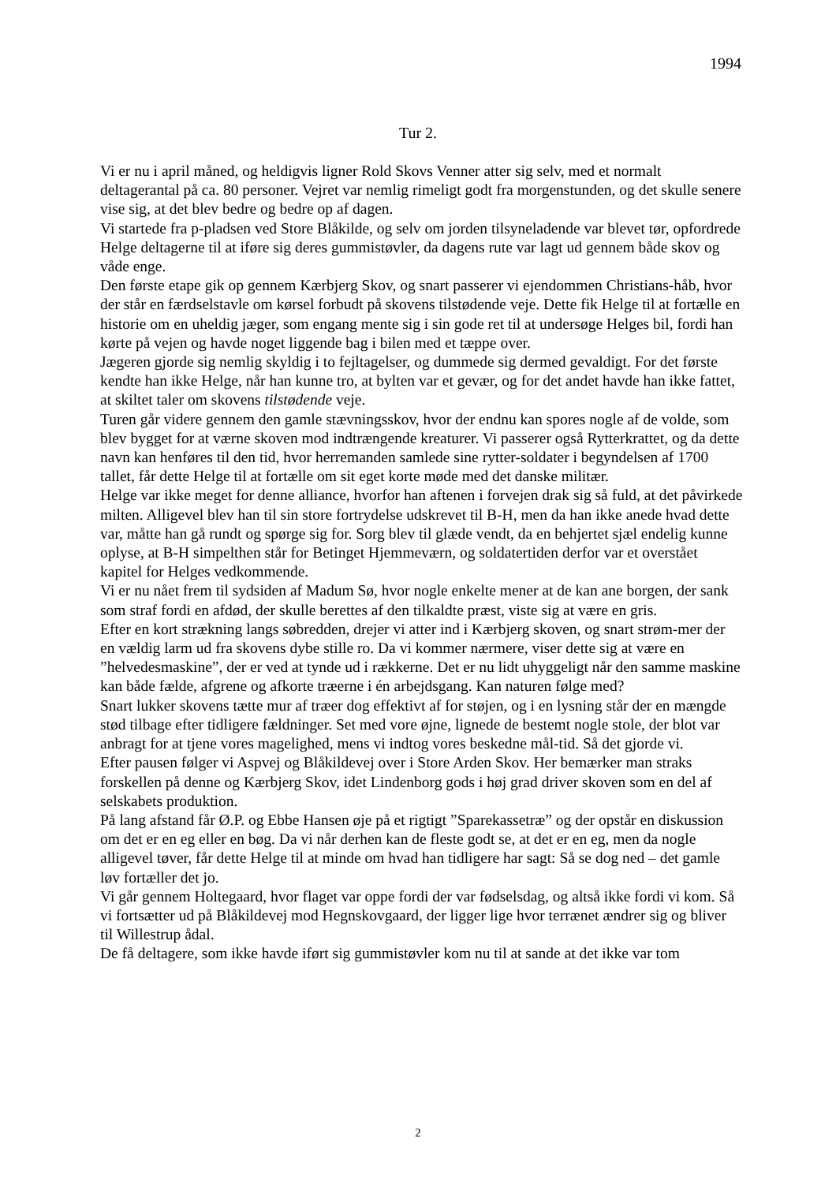1994
Tur 2.
Vi er nu i april måned, og heldigvis ligner Rold Skovs Venner atter sig selv, med et normalt deltagerantal på ca. 80 personer. Vejret var nemlig rimeligt godt fra morgenstunden, og det skulle senere vise sig, at det blev bedre og bedre op af dagen.
Vi startede fra p-pladsen ved Store Blåkilde, og selv om jorden tilsyneladende var blevet tør, opfordrede Helge deltagerne til at iføre sig deres gummistøvler, da dagens rute var lagt ud gennem både skov og våde enge.
Den første etape gik op gennem Kærbjerg Skov, og snart passerer vi ejendommen Christians-håb, hvor der står en færdselstavle om kørsel forbudt på skovens tilstødende veje. Dette fik Helge til at fortælle en historie om en uheldig jæger, som engang mente sig i sin gode ret til at undersøge Helges bil, fordi han kørte på vejen og havde noget liggende bag i bilen med et tæppe over.
Jægeren gjorde sig nemlig skyldig i to fejltagelser, og dummede sig dermed gevaldigt. For det første kendte han ikke Helge, når han kunne tro, at bylten var et gevær, og for det andet havde han ikke fattet, at skiltet taler om skovens tilstødende veje.
Turen går videre gennem den gamle stævningsskov, hvor der endnu kan spores nogle af de volde, som blev bygget for at værne skoven mod indtrængende kreaturer. Vi passerer også Rytterkrattet, og da dette navn kan henføres til den tid, hvor herremanden samlede sine rytter-soldater i begyndelsen af 1700 tallet, får dette Helge til at fortælle om sit eget korte møde med det danske militær.
Helge var ikke meget for denne alliance, hvorfor han aftenen i forvejen drak sig så fuld, at det påvirkede milten. Alligevel blev han til sin store fortrydelse udskrevet til B-H, men da han ikke anede hvad dette var, måtte han gå rundt og spørge sig for. Sorg blev til glæde vendt, da en behjertet sjæl endelig kunne oplyse, at B-H simpelthen står for Betinget Hjemmeværn, og soldatertiden derfor var et overstået kapitel for Helges vedkommende.
Vi er nu nået frem til sydsiden af Madum Sø, hvor nogle enkelte mener at de kan ane borgen, der sank som straf fordi en afdød, der skulle berettes af den tilkaldte præst, viste sig at være en gris.
Efter en kort strækning langs søbredden, drejer vi atter ind i Kærbjerg skoven, og snart strøm-mer der en vældig larm ud fra skovens dybe stille ro. Da vi kommer nærmere, viser dette sig at være en ”helvedesmaskine”, der er ved at tynde ud i rækkerne. Det er nu lidt uhyggeligt når den samme maskine kan både fælde, afgrene og afkorte træerne i én arbejdsgang. Kan naturen følge med?
Snart lukker skovens tætte mur af træer dog effektivt af for støjen, og i en lysning står der en mængde stød tilbage efter tidligere fældninger. Set med vore øjne, lignede de bestemt nogle stole, der blot var anbragt for at tjene vores magelighed, mens vi indtog vores beskedne mål-tid. Så det gjorde vi.
Efter pausen følger vi Aspvej og Blåkildevej over i Store Arden Skov. Her bemærker man straks forskellen på denne og Kærbjerg Skov, idet Lindenborg gods i høj grad driver skoven som en del af selskabets produktion.
På lang afstand får Ø.P. og Ebbe Hansen øje på et rigtigt ”Sparekassetræ” og der opstår en diskussion om det er en eg eller en bøg. Da vi når derhen kan de fleste godt se, at det er en eg, men da nogle alligevel tøver, får dette Helge til at minde om hvad han tidligere har sagt: Så se dog ned – det gamle løv fortæller det jo.
Vi går gennem Holtegaard, hvor flaget var oppe fordi der var fødselsdag, og altså ikke fordi vi kom. Så vi fortsætter ud på Blåkildevej mod Hegnskovgaard, der ligger lige hvor terrænet ændrer sig og bliver til Willestrup ådal.
De få deltagere, som ikke havde iført sig gummistøvler kom nu til at sande at det ikke var tom
2